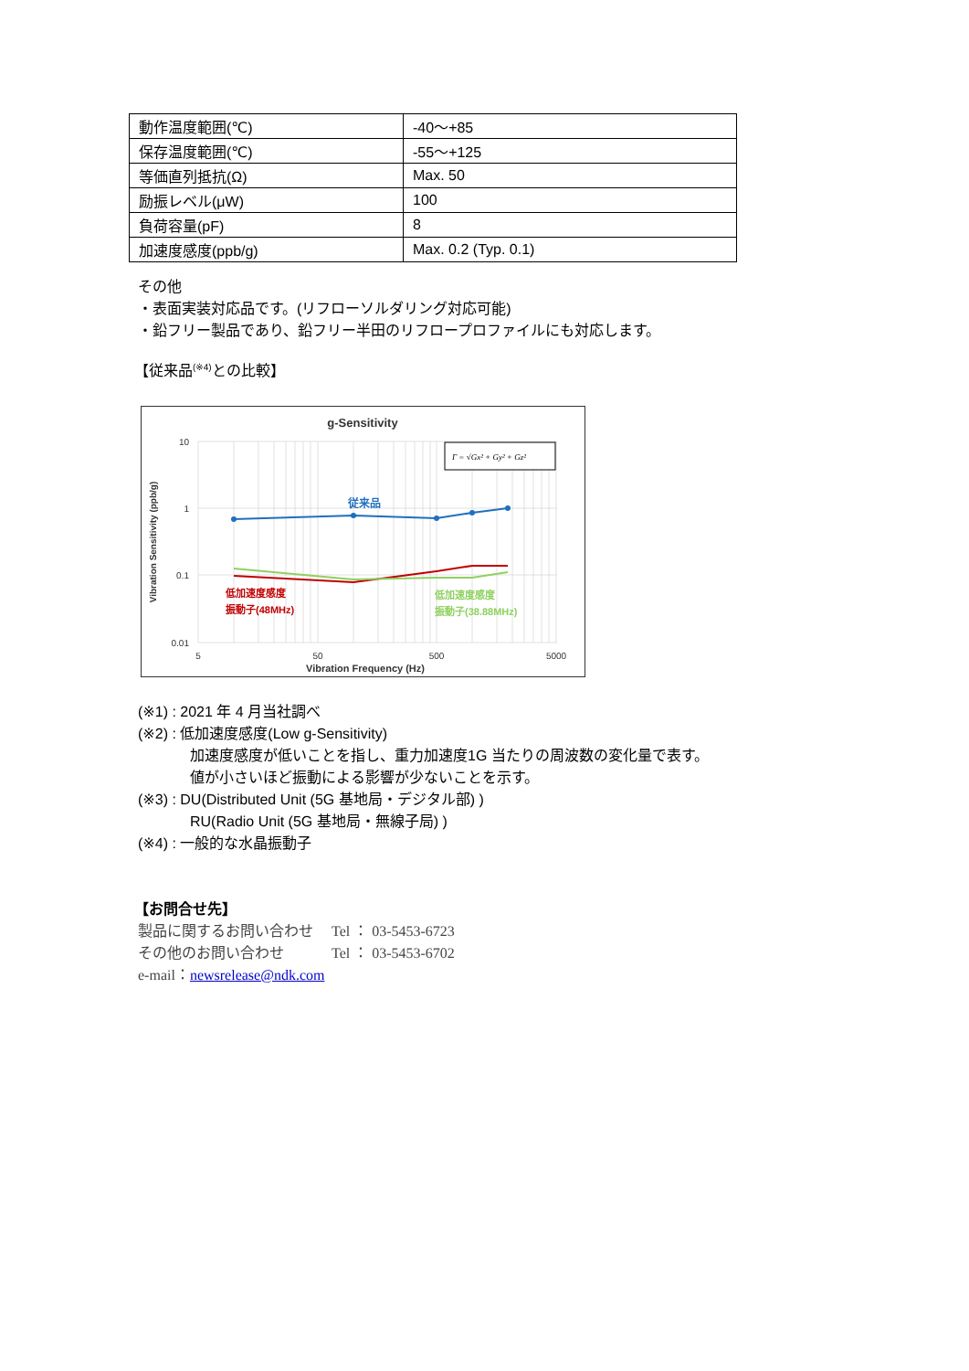| 動作温度範囲(℃) | -40～+85 |
| 保存温度範囲(℃) | -55～+125 |
| 等価直列抵抗(Ω) | Max. 50 |
| 励振レベル(μW) | 100 |
| 負荷容量(pF) | 8 |
| 加速度感度(ppb/g) | Max. 0.2 (Typ. 0.1) |
その他
・表面実装対応品です。(リフローソルダリング対応可能)
・鉛フリー製品であり、鉛フリー半田のリフロープロファイルにも対応します。
【従来品<sup>(※4)</sup>との比較】
g-Sensitivity
10
1
0.1
0.01
5
50
500
5000
Vibration Frequency (Hz)
Vibration Sensitivity (ppb/g)
Γ = √Gx² + Gy² + Gz²
従来品
低加速度感度
振動子(48MHz)
低加速度感度
振動子(38.88MHz)
(※1) : 2021 年 4 月当社調べ
(※2) : 低加速度感度(Low g-Sensitivity)
加速度感度が低いことを指し、重力加速度1G 当たりの周波数の変化量で表す。
値が小さいほど振動による影響が少ないことを示す。
(※3) : DU(Distributed Unit (5G 基地局・デジタル部) )
RU(Radio Unit (5G 基地局・無線子局) )
(※4) : 一般的な水晶振動子
【お問合せ先】
製品に関するお問い合わせ　 Tel ： 03-5453-6723
その他のお問い合わせ　　　 Tel ： 03-5453-6702
e-mail：newsrelease@ndk.com